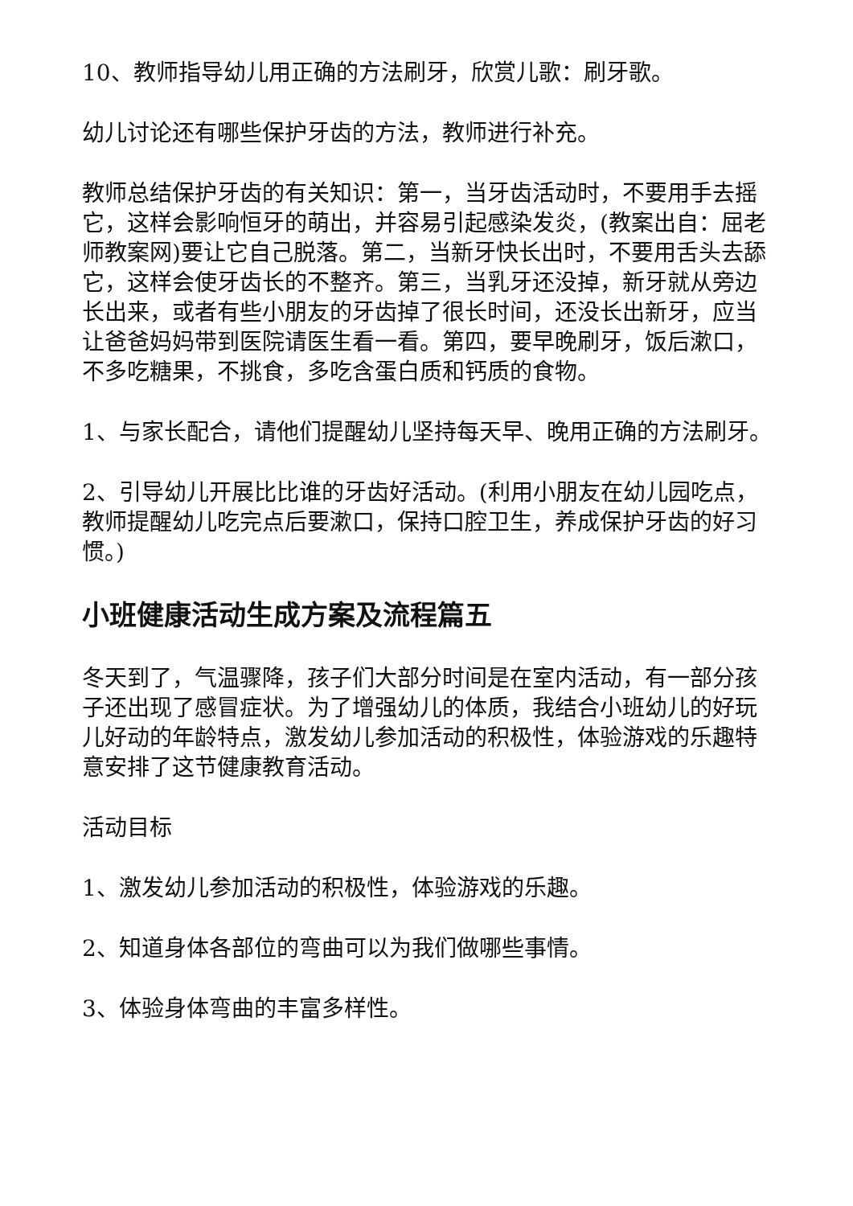10、教师指导幼儿用正确的方法刷牙，欣赏儿歌：刷牙歌。
幼儿讨论还有哪些保护牙齿的方法，教师进行补充。
教师总结保护牙齿的有关知识：第一，当牙齿活动时，不要用手去摇它，这样会影响恒牙的萌出，并容易引起感染发炎，(教案出自：屈老师教案网)要让它自己脱落。第二，当新牙快长出时，不要用舌头去舔它，这样会使牙齿长的不整齐。第三，当乳牙还没掉，新牙就从旁边长出来，或者有些小朋友的牙齿掉了很长时间，还没长出新牙，应当让爸爸妈妈带到医院请医生看一看。第四，要早晚刷牙，饭后漱口，不多吃糖果，不挑食，多吃含蛋白质和钙质的食物。
1、与家长配合，请他们提醒幼儿坚持每天早、晚用正确的方法刷牙。
2、引导幼儿开展比比谁的牙齿好活动。(利用小朋友在幼儿园吃点，教师提醒幼儿吃完点后要漱口，保持口腔卫生，养成保护牙齿的好习惯。)
小班健康活动生成方案及流程篇五
冬天到了，气温骤降，孩子们大部分时间是在室内活动，有一部分孩子还出现了感冒症状。为了增强幼儿的体质，我结合小班幼儿的好玩儿好动的年龄特点，激发幼儿参加活动的积极性，体验游戏的乐趣特意安排了这节健康教育活动。
活动目标
1、激发幼儿参加活动的积极性，体验游戏的乐趣。
2、知道身体各部位的弯曲可以为我们做哪些事情。
3、体验身体弯曲的丰富多样性。